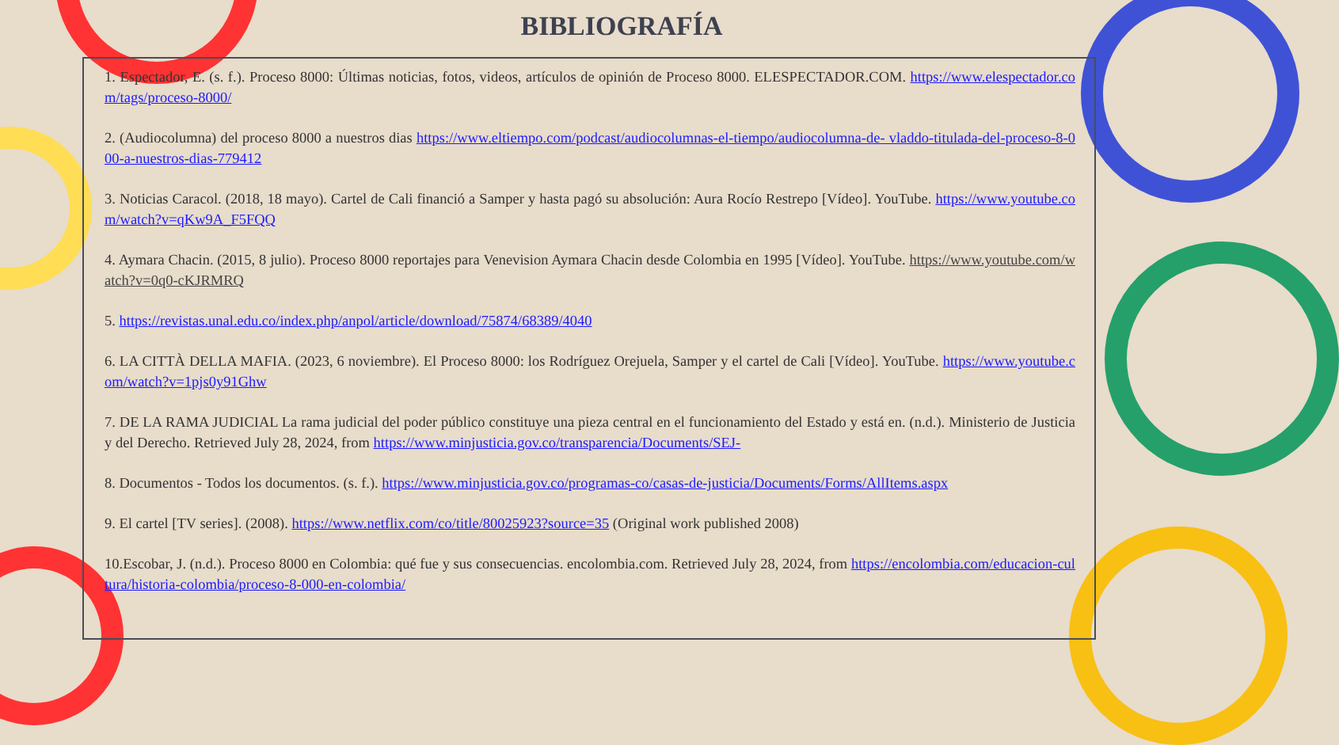BIBLIOGRAFÍA
1. Espectador, E. (s. f.). Proceso 8000: Últimas noticias, fotos, videos, artículos de opinión de Proceso 8000. ELESPECTADOR.COM. https://www.elespectador.com/tags/proceso-8000/
2. (Audiocolumna) del proceso 8000 a nuestros dias https://www.eltiempo.com/podcast/audiocolumnas-el-tiempo/audiocolumna-de- vladdo-titulada-del-proceso-8-000-a-nuestros-dias-779412
3. Noticias Caracol. (2018, 18 mayo). Cartel de Cali financió a Samper y hasta pagó su absolución: Aura Rocío Restrepo [Vídeo]. YouTube. https://www.youtube.com/watch?v=qKw9A_F5FQQ
4. Aymara Chacin. (2015, 8 julio). Proceso 8000 reportajes para Venevision Aymara Chacin desde Colombia en 1995 [Vídeo]. YouTube. https://www.youtube.com/watch?v=0q0-cKJRMRQ
5. https://revistas.unal.edu.co/index.php/anpol/article/download/75874/68389/4040
6. LA CITTÀ DELLA MAFIA. (2023, 6 noviembre). El Proceso 8000: los Rodríguez Orejuela, Samper y el cartel de Cali [Vídeo]. YouTube. https://www.youtube.com/watch?v=1pjs0y91Ghw
7. DE LA RAMA JUDICIAL La rama judicial del poder público constituye una pieza central en el funcionamiento del Estado y está en. (n.d.). Ministerio de Justicia y del Derecho. Retrieved July 28, 2024, from https://www.minjusticia.gov.co/transparencia/Documents/SEJ-
8. Documentos - Todos los documentos. (s. f.). https://www.minjusticia.gov.co/programas-co/casas-de-justicia/Documents/Forms/AllItems.aspx
9. El cartel [TV series]. (2008). https://www.netflix.com/co/title/80025923?source=35 (Original work published 2008)
10.Escobar, J. (n.d.). Proceso 8000 en Colombia: qué fue y sus consecuencias. encolombia.com. Retrieved July 28, 2024, from https://encolombia.com/educacion-cultura/historia-colombia/proceso-8-000-en-colombia/